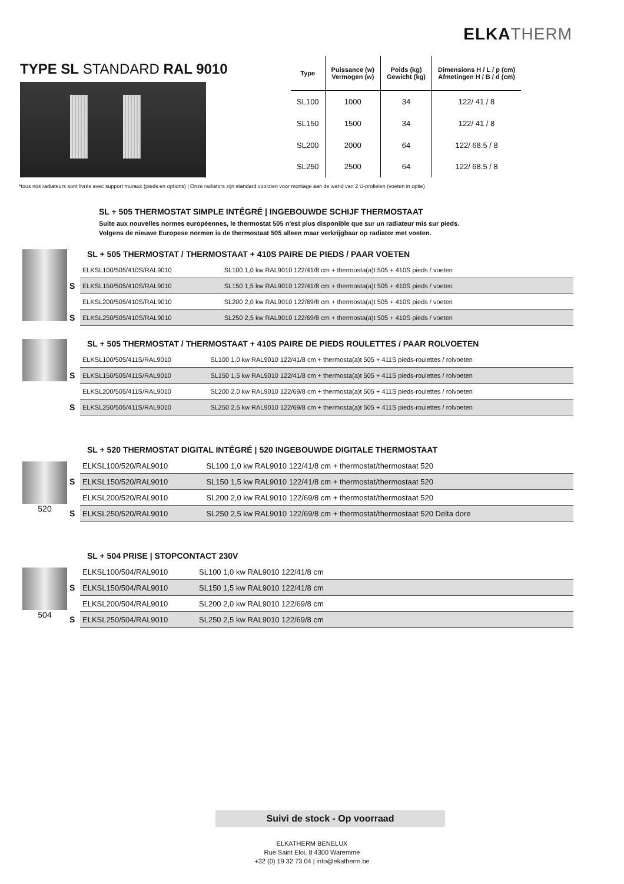ELKA THERM
TYPE SL STANDARD RAL 9010
| Type | Puissance (w) Vermogen (w) | Poids (kg) Gewicht (kg) | Dimensions H / L / p (cm) Afmetingen H / B / d (cm) |
| --- | --- | --- | --- |
| SL100 | 1000 | 34 | 122/ 41 / 8 |
| SL150 | 1500 | 34 | 122/ 41 / 8 |
| SL200 | 2000 | 64 | 122/ 68.5 / 8 |
| SL250 | 2500 | 64 | 122/ 68.5 / 8 |
*tous nos radiateurs sont livrés avec support muraux (pieds en options) | Onze radiators zijn standard voorzien voor montage aan de wand van 2 U-profielen (voeten in optie)
SL + 505 THERMOSTAT SIMPLE INTÉGRÉ | INGEBOUWDE SCHIJF THERMOSTAAT
Suite aux nouvelles normes européennes, le thermostat 505 n'est plus disponible que sur un radiateur mis sur pieds.
Volgens de nieuwe Europese normen is de thermostaat 505 alleen maar verkrijgbaar op radiator met voeten.
SL + 505 THERMOSTAT / THERMOSTAAT + 410S PAIRE DE PIEDS / PAAR VOETEN
| | ELKSL100/505/410S/RAL9010 | SL100 1,0 kw RAL9010 122/41/8 cm + thermosta(a)t 505 + 410S pieds / voeten |
| S | ELKSL150/505/410S/RAL9010 | SL150 1,5 kw RAL9010 122/41/8 cm + thermosta(a)t 505 + 410S pieds / voeten |
| | ELKSL200/505/410S/RAL9010 | SL200 2,0 kw RAL9010 122/69/8 cm + thermosta(a)t 505 + 410S pieds / voeten |
| S | ELKSL250/505/410S/RAL9010 | SL250 2,5 kw RAL9010 122/69/8 cm + thermosta(a)t 505 + 410S pieds / voeten |
SL + 505 THERMOSTAT / THERMOSTAAT + 410S PAIRE DE PIEDS ROULETTES / PAAR ROLVOETEN
| | ELKSL100/505/411S/RAL9010 | SL100 1,0 kw RAL9010 122/41/8 cm + thermosta(a)t 505 + 411S pieds-roulettes / rolvoeten |
| S | ELKSL150/505/411S/RAL9010 | SL150 1,5 kw RAL9010 122/41/8 cm + thermosta(a)t 505 + 411S pieds-roulettes / rolvoeten |
| | ELKSL200/505/411S/RAL9010 | SL200 2,0 kw RAL9010 122/69/8 cm + thermosta(a)t 505 + 411S pieds-roulettes / rolvoeten |
| S | ELKSL250/505/411S/RAL9010 | SL250 2,5 kw RAL9010 122/69/8 cm + thermosta(a)t 505 + 411S pieds-roulettes / rolvoeten |
520 SL + 520 THERMOSTAT DIGITAL INTÉGRÉ | 520 INGEBOUWDE DIGITALE THERMOSTAAT
| | ELKSL100/520/RAL9010 | SL100 1,0 kw RAL9010 122/41/8 cm + thermostat/thermostaat 520 |
| S | ELKSL150/520/RAL9010 | SL150 1,5 kw RAL9010 122/41/8 cm + thermostat/thermostaat 520 |
| | ELKSL200/520/RAL9010 | SL200 2,0 kw RAL9010 122/69/8 cm + thermostat/thermostaat 520 |
| S | ELKSL250/520/RAL9010 | SL250 2,5 kw RAL9010 122/69/8 cm + thermostat/thermostaat 520 Delta dore |
504 SL + 504 PRISE | STOPCONTACT 230V
| | ELKSL100/504/RAL9010 | SL100 1,0 kw RAL9010 122/41/8 cm |
| S | ELKSL150/504/RAL9010 | SL150 1,5 kw RAL9010 122/41/8 cm |
| | ELKSL200/504/RAL9010 | SL200 2,0 kw RAL9010 122/69/8 cm |
| S | ELKSL250/504/RAL9010 | SL250 2,5 kw RAL9010 122/69/8 cm |
Suivi de stock - Op voorraad
ELKATHERM BENELUX
Rue Saint Eloi, 8 4300 Waremme
+32 (0) 19 32 73 04 | info@ekatherm.be